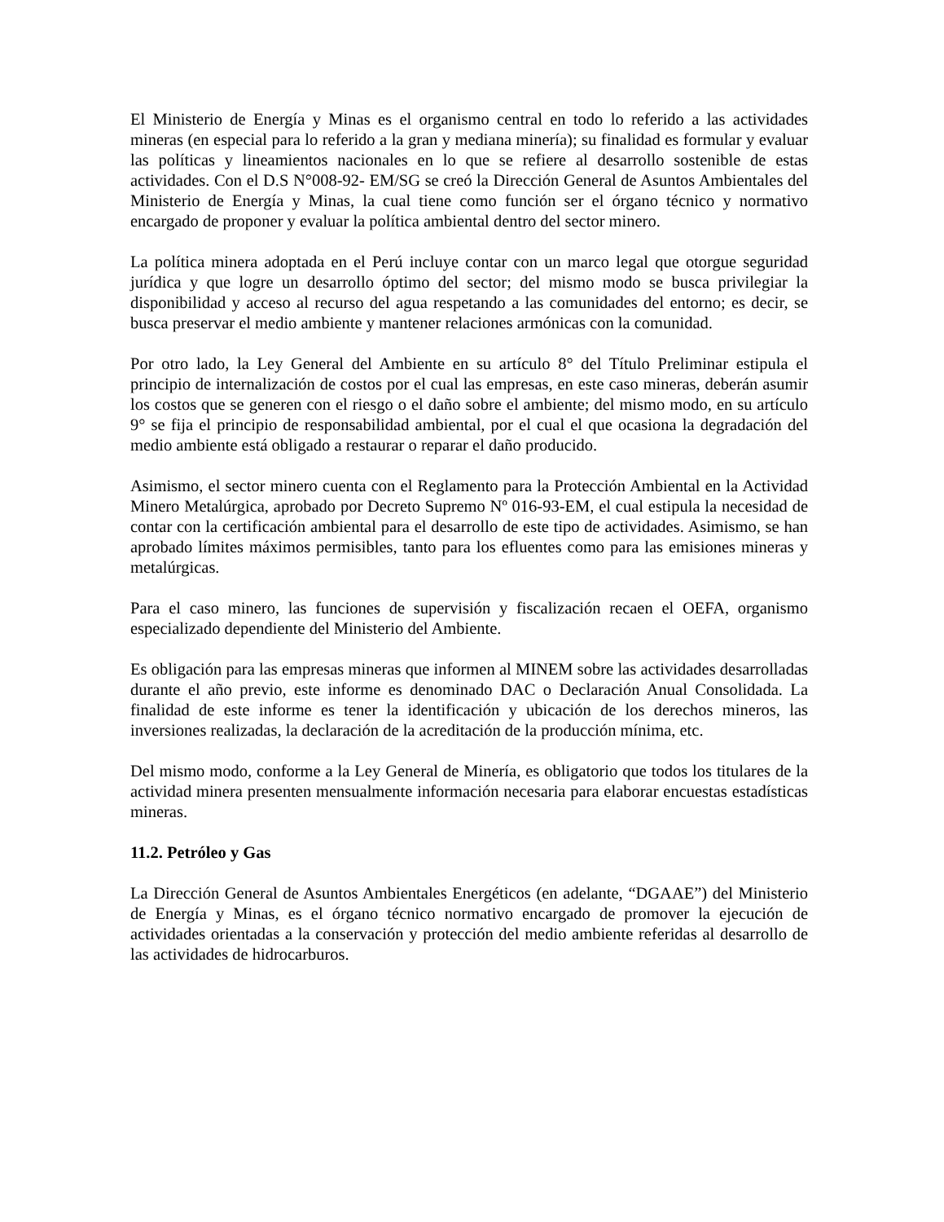El Ministerio de Energía y Minas es el organismo central en todo lo referido a las actividades mineras (en especial para lo referido a la gran y mediana minería); su finalidad es formular y evaluar las políticas y lineamientos nacionales en lo que se refiere al desarrollo sostenible de estas actividades. Con el D.S N°008-92- EM/SG se creó la Dirección General de Asuntos Ambientales del Ministerio de Energía y Minas, la cual tiene como función ser el órgano técnico y normativo encargado de proponer y evaluar la política ambiental dentro del sector minero.
La política minera adoptada en el Perú incluye contar con un marco legal que otorgue seguridad jurídica y que logre un desarrollo óptimo del sector; del mismo modo se busca privilegiar la disponibilidad y acceso al recurso del agua respetando a las comunidades del entorno; es decir, se busca preservar el medio ambiente y mantener relaciones armónicas con la comunidad.
Por otro lado, la Ley General del Ambiente en su artículo 8° del Título Preliminar estipula el principio de internalización de costos por el cual las empresas, en este caso mineras, deberán asumir los costos que se generen con el riesgo o el daño sobre el ambiente; del mismo modo, en su artículo 9° se fija el principio de responsabilidad ambiental, por el cual el que ocasiona la degradación del medio ambiente está obligado a restaurar o reparar el daño producido.
Asimismo, el sector minero cuenta con el Reglamento para la Protección Ambiental en la Actividad Minero Metalúrgica, aprobado por Decreto Supremo Nº 016-93-EM, el cual estipula la necesidad de contar con la certificación ambiental para el desarrollo de este tipo de actividades. Asimismo, se han aprobado límites máximos permisibles, tanto para los efluentes como para las emisiones mineras y metalúrgicas.
Para el caso minero, las funciones de supervisión y fiscalización recaen el OEFA, organismo especializado dependiente del Ministerio del Ambiente.
Es obligación para las empresas mineras que informen al MINEM sobre las actividades desarrolladas durante el año previo, este informe es denominado DAC o Declaración Anual Consolidada. La finalidad de este informe es tener la identificación y ubicación de los derechos mineros, las inversiones realizadas, la declaración de la acreditación de la producción mínima, etc.
Del mismo modo, conforme a la Ley General de Minería, es obligatorio que todos los titulares de la actividad minera presenten mensualmente información necesaria para elaborar encuestas estadísticas mineras.
11.2. Petróleo y Gas
La Dirección General de Asuntos Ambientales Energéticos (en adelante, “DGAAE”) del Ministerio de Energía y Minas, es el órgano técnico normativo encargado de promover la ejecución de actividades orientadas a la conservación y protección del medio ambiente referidas al desarrollo de las actividades de hidrocarburos.